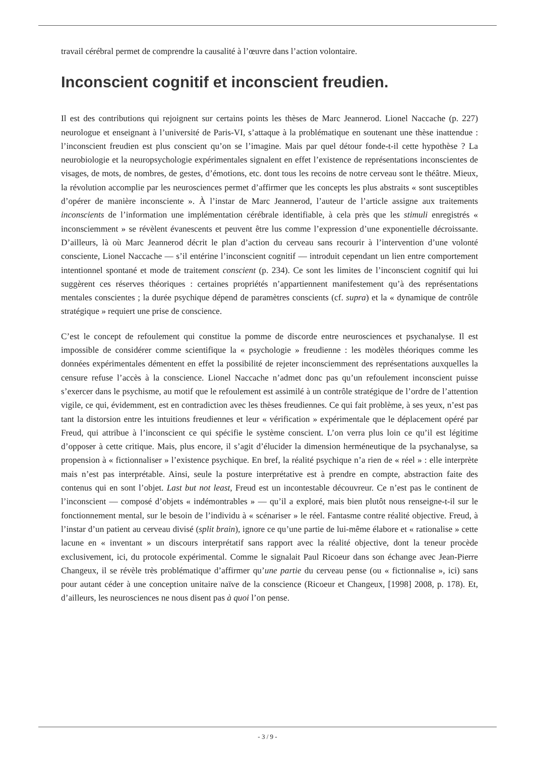travail cérébral permet de comprendre la causalité à l’œuvre dans l’action volontaire.
Inconscient cognitif et inconscient freudien.
Il est des contributions qui rejoignent sur certains points les thèses de Marc Jeannerod. Lionel Naccache (p. 227) neurologue et enseignant à l’université de Paris-VI, s’attaque à la problématique en soutenant une thèse inattendue : l’inconscient freudien est plus conscient qu’on se l’imagine. Mais par quel détour fonde-t-il cette hypothèse ? La neurobiologie et la neuropsychologie expérimentales signalent en effet l’existence de représentations inconscientes de visages, de mots, de nombres, de gestes, d’émotions, etc. dont tous les recoins de notre cerveau sont le théâtre. Mieux, la révolution accomplie par les neurosciences permet d’affirmer que les concepts les plus abstraits « sont susceptibles d’opérer de manière inconsciente ». À l’instar de Marc Jeannerod, l’auteur de l’article assigne aux traitements inconscients de l’information une implémentation cérébrale identifiable, à cela près que les stimuli enregistrés « inconsciemment » se révèlent évanescents et peuvent être lus comme l’expression d’une exponentielle décroissante. D’ailleurs, là où Marc Jeannerod décrit le plan d’action du cerveau sans recourir à l’intervention d’une volonté consciente, Lionel Naccache — s’il entérine l’inconscient cognitif — introduit cependant un lien entre comportement intentionnel spontané et mode de traitement conscient (p. 234). Ce sont les limites de l’inconscient cognitif qui lui suggèrent ces réserves théoriques : certaines propriétés n’appartiennent manifestement qu’à des représentations mentales conscientes ; la durée psychique dépend de paramètres conscients (cf. supra) et la « dynamique de contrôle stratégique » requiert une prise de conscience.
C’est le concept de refoulement qui constitue la pomme de discorde entre neurosciences et psychanalyse. Il est impossible de considérer comme scientifique la « psychologie » freudienne : les modèles théoriques comme les données expérimentales démentent en effet la possibilité de rejeter inconsciemment des représentations auxquelles la censure refuse l’accès à la conscience. Lionel Naccache n’admet donc pas qu’un refoulement inconscient puisse s’exercer dans le psychisme, au motif que le refoulement est assimilé à un contrôle stratégique de l’ordre de l’attention vigile, ce qui, évidemment, est en contradiction avec les thèses freudiennes. Ce qui fait problème, à ses yeux, n’est pas tant la distorsion entre les intuitions freudiennes et leur « vérification » expérimentale que le déplacement opéré par Freud, qui attribue à l’inconscient ce qui spécifie le système conscient. L’on verra plus loin ce qu’il est légitime d’opposer à cette critique. Mais, plus encore, il s’agit d’élucider la dimension herméneutique de la psychanalyse, sa propension à « fictionnaliser » l’existence psychique. En bref, la réalité psychique n’a rien de « réel » : elle interprète mais n’est pas interprétable. Ainsi, seule la posture interprétative est à prendre en compte, abstraction faite des contenus qui en sont l’objet. Last but not least, Freud est un incontestable découvreur. Ce n’est pas le continent de l’inconscient — composé d’objets « indémontrables » — qu’il a exploré, mais bien plutôt nous renseigne-t-il sur le fonctionnement mental, sur le besoin de l’individu à « scénariser » le réel. Fantasme contre réalité objective. Freud, à l’instar d’un patient au cerveau divisé (split brain), ignore ce qu’une partie de lui-même élabore et « rationalise » cette lacune en « inventant » un discours interprétatif sans rapport avec la réalité objective, dont la teneur procède exclusivement, ici, du protocole expérimental. Comme le signalait Paul Ricoeur dans son échange avec Jean-Pierre Changeux, il se révèle très problématique d’affirmer qu’une partie du cerveau pense (ou « fictionnalise », ici) sans pour autant céder à une conception unitaire naïve de la conscience (Ricoeur et Changeux, [1998] 2008, p. 178). Et, d’ailleurs, les neurosciences ne nous disent pas à quoi l’on pense.
- 3 / 9 -